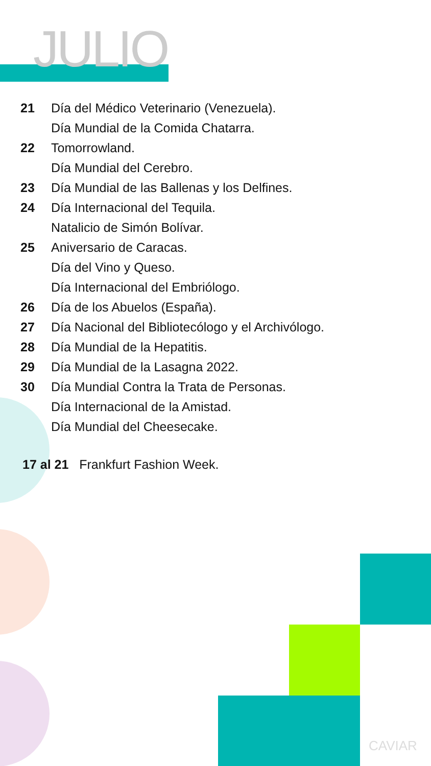JULIO
| 21 | Día del Médico Veterinario (Venezuela). |
| | Día Mundial de la Comida Chatarra. |
| 22 | Tomorrowland. |
| | Día Mundial del Cerebro. |
| 23 | Día Mundial de las Ballenas y los Delfines. |
| 24 | Día Internacional del Tequila. |
| | Natalicio de Simón Bolívar. |
| 25 | Aniversario de Caracas. |
| | Día del Vino y Queso. |
| | Día Internacional del Embriólogo. |
| 26 | Día de los Abuelos (España). |
| 27 | Día Nacional del Bibliotecólogo y el Archivólogo. |
| 28 | Día Mundial de la Hepatitis. |
| 29 | Día Mundial de la Lasagna 2022. |
| 30 | Día Mundial Contra la Trata de Personas. |
| | Día Internacional de la Amistad. |
| | Día Mundial del Cheesecake. |
17 al 21 Frankfurt Fashion Week.
CAVIAR